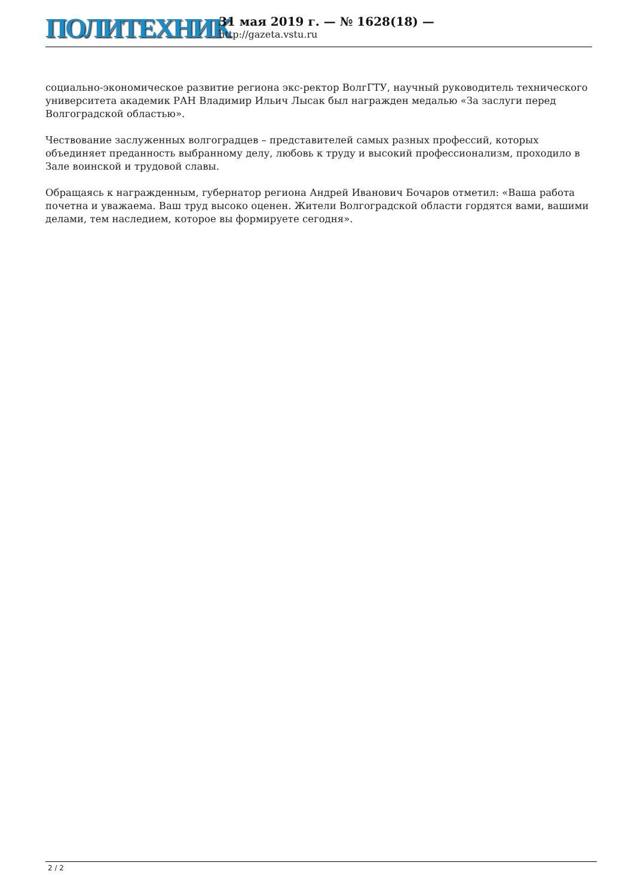ПОЛИТЕХНИК
31 мая 2019 г. — № 1628(18) —
http://gazeta.vstu.ru
социально-экономическое развитие региона экс-ректор ВолгГТУ, научный руководитель технического университета академик РАН Владимир Ильич Лысак был награжден медалью «За заслуги перед Волгоградской областью».
Чествование заслуженных волгоградцев – представителей самых разных профессий, которых объединяет преданность выбранному делу, любовь к труду и высокий профессионализм, проходило в Зале воинской и трудовой славы.
Обращаясь к награжденным, губернатор региона Андрей Иванович Бочаров отметил: «Ваша работа почетна и уважаема. Ваш труд высоко оценен. Жители Волгоградской области гордятся вами, вашими делами, тем наследием, которое вы формируете сегодня».
2 / 2